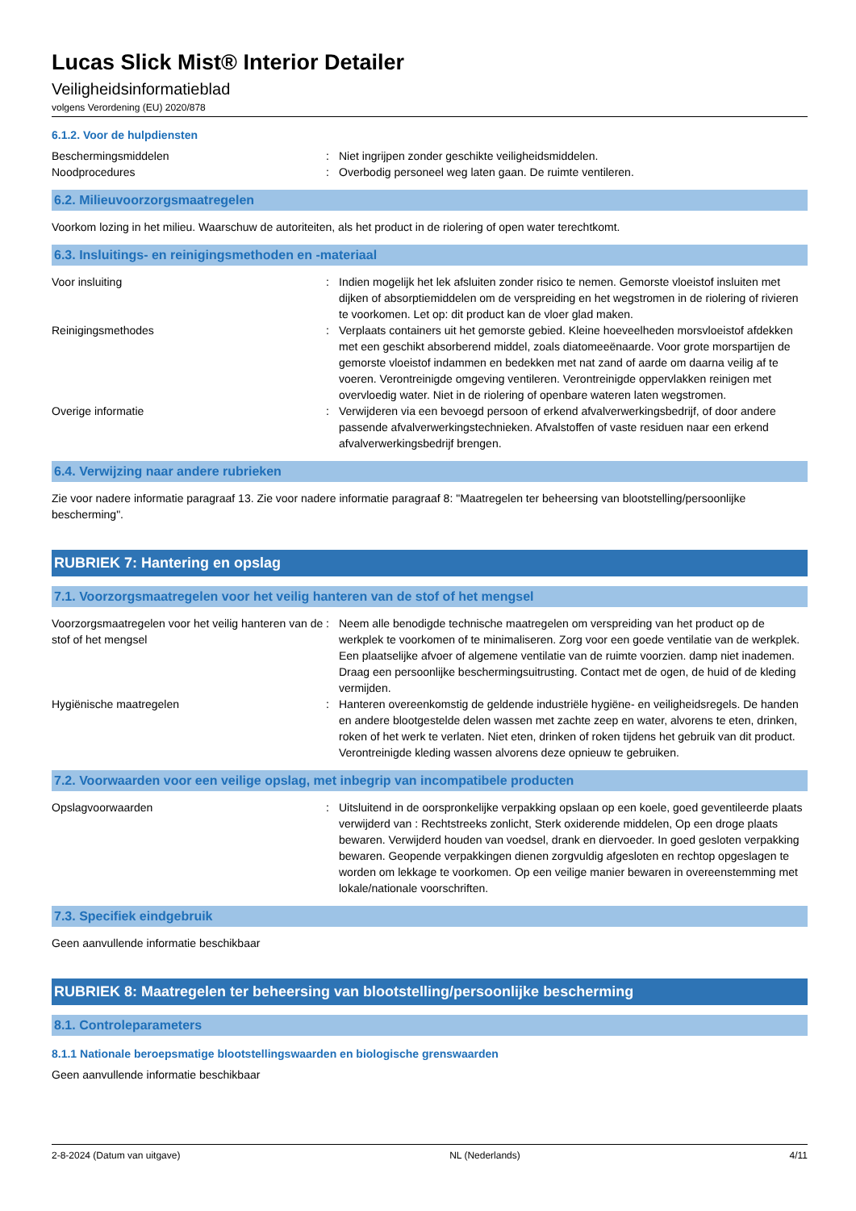Lucas Slick Mist® Interior Detailer
Veiligheidsinformatieblad
volgens Verordening (EU) 2020/878
6.1.2. Voor de hulpdiensten
Beschermingsmiddelen : Niet ingrijpen zonder geschikte veiligheidsmiddelen.
Noodprocedures : Overbodig personeel weg laten gaan. De ruimte ventileren.
6.2. Milieuvoorzorgsmaatregelen
Voorkom lozing in het milieu. Waarschuw de autoriteiten, als het product in de riolering of open water terechtkomt.
6.3. Insluitings- en reinigingsmethoden en -materiaal
Voor insluiting : Indien mogelijk het lek afsluiten zonder risico te nemen. Gemorste vloeistof insluiten met dijken of absorptiemiddelen om de verspreiding en het wegstromen in de riolering of rivieren te voorkomen. Let op: dit product kan de vloer glad maken.
Reinigingsmethodes : Verplaats containers uit het gemorste gebied. Kleine hoeveelheden morsvloeistof afdekken met een geschikt absorberend middel, zoals diatomeeënaarde. Voor grote morspartijen de gemorste vloeistof indammen en bedekken met nat zand of aarde om daarna veilig af te voeren. Verontreinigde omgeving ventileren. Verontreinigde oppervlakken reinigen met overvloedig water. Niet in de riolering of openbare wateren laten wegstromen.
Overige informatie : Verwijderen via een bevoegd persoon of erkend afvalverwerkingsbedrijf, of door andere passende afvalverwerkingstechnieken. Afvalstoffen of vaste residuen naar een erkend afvalverwerkingsbedrijf brengen.
6.4. Verwijzing naar andere rubrieken
Zie voor nadere informatie paragraaf 13. Zie voor nadere informatie paragraaf 8: "Maatregelen ter beheersing van blootstelling/persoonlijke bescherming".
RUBRIEK 7: Hantering en opslag
7.1. Voorzorgsmaatregelen voor het veilig hanteren van de stof of het mengsel
Voorzorgsmaatregelen voor het veilig hanteren van de stof of het mengsel
: Neem alle benodigde technische maatregelen om verspreiding van het product op de werkplek te voorkomen of te minimaliseren. Zorg voor een goede ventilatie van de werkplek. Een plaatselijke afvoer of algemene ventilatie van de ruimte voorzien. damp niet inademen. Draag een persoonlijke beschermingsuitrusting. Contact met de ogen, de huid of de kleding vermijden.
Hygiënische maatregelen : Hanteren overeenkomstig de geldende industriële hygiëne- en veiligheidsregels. De handen en andere blootgestelde delen wassen met zachte zeep en water, alvorens te eten, drinken, roken of het werk te verlaten. Niet eten, drinken of roken tijdens het gebruik van dit product. Verontreinigde kleding wassen alvorens deze opnieuw te gebruiken.
7.2. Voorwaarden voor een veilige opslag, met inbegrip van incompatibele producten
Opslagvoorwaarden : Uitsluitend in de oorspronkelijke verpakking opslaan op een koele, goed geventileerde plaats verwijderd van : Rechtstreeks zonlicht, Sterk oxiderende middelen, Op een droge plaats bewaren. Verwijderd houden van voedsel, drank en diervoeder. In goed gesloten verpakking bewaren. Geopende verpakkingen dienen zorgvuldig afgesloten en rechtop opgeslagen te worden om lekkage te voorkomen. Op een veilige manier bewaren in overeenstemming met lokale/nationale voorschriften.
7.3. Specifiek eindgebruik
Geen aanvullende informatie beschikbaar
RUBRIEK 8: Maatregelen ter beheersing van blootstelling/persoonlijke bescherming
8.1. Controleparameters
8.1.1 Nationale beroepsmatige blootstellingswaarden en biologische grenswaarden
Geen aanvullende informatie beschikbaar
2-8-2024 (Datum van uitgave) NL (Nederlands) 4/11